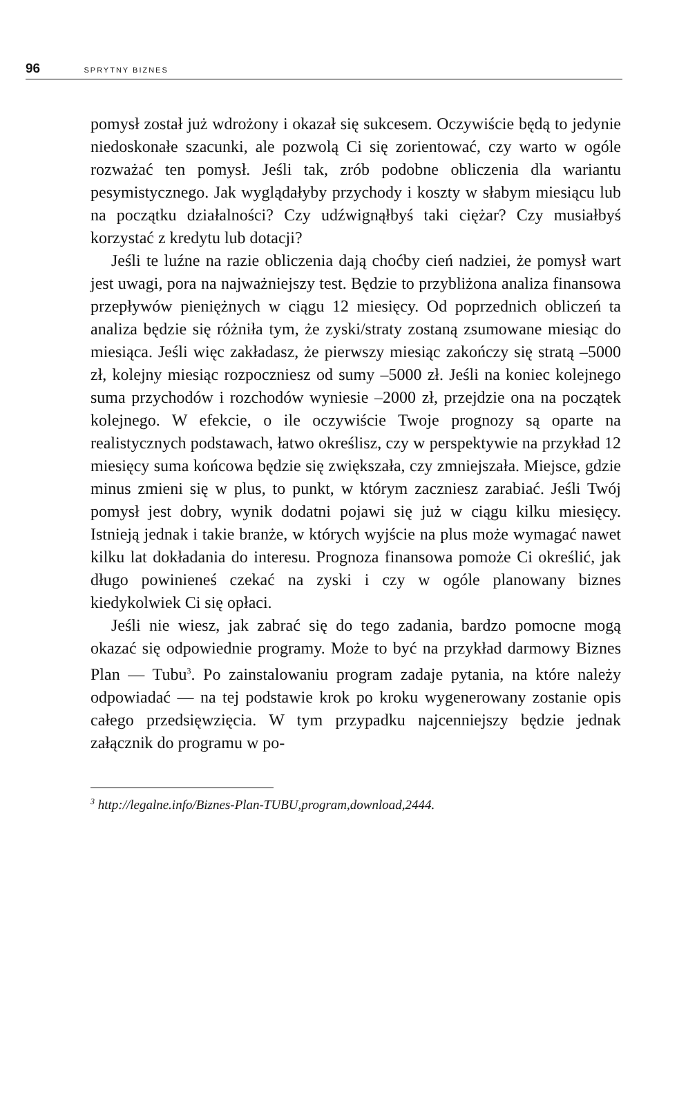96 SPRYTNY BIZNES
pomysł został już wdrożony i okazał się sukcesem. Oczywiście będą to jedynie niedoskonałe szacunki, ale pozwolą Ci się zorientować, czy warto w ogóle rozważać ten pomysł. Jeśli tak, zrób podobne obliczenia dla wariantu pesymistycznego. Jak wyglądałyby przychody i koszty w słabym miesiącu lub na początku działalności? Czy udźwignąłbyś taki ciężar? Czy musiałbyś korzystać z kredytu lub dotacji?
Jeśli te luźne na razie obliczenia dają choćby cień nadziei, że pomysł wart jest uwagi, pora na najważniejszy test. Będzie to przybliżona analiza finansowa przepływów pieniężnych w ciągu 12 miesięcy. Od poprzednich obliczeń ta analiza będzie się różniła tym, że zyski/straty zostaną zsumowane miesiąc do miesiąca. Jeśli więc zakładasz, że pierwszy miesiąc zakończy się stratą –5000 zł, kolejny miesiąc rozpoczniesz od sumy –5000 zł. Jeśli na koniec kolejnego suma przychodów i rozchodów wyniesie –2000 zł, przejdzie ona na początek kolejnego. W efekcie, o ile oczywiście Twoje prognozy są oparte na realistycznych podstawach, łatwo określisz, czy w perspektywie na przykład 12 miesięcy suma końcowa będzie się zwiększała, czy zmniejszała. Miejsce, gdzie minus zmieni się w plus, to punkt, w którym zaczniesz zarabiać. Jeśli Twój pomysł jest dobry, wynik dodatni pojawi się już w ciągu kilku miesięcy. Istnieją jednak i takie branże, w których wyjście na plus może wymagać nawet kilku lat dokładania do interesu. Prognoza finansowa pomoże Ci określić, jak długo powinieneś czekać na zyski i czy w ogóle planowany biznes kiedykolwiek Ci się opłaci.
Jeśli nie wiesz, jak zabrać się do tego zadania, bardzo pomocne mogą okazać się odpowiednie programy. Może to być na przykład darmowy Biznes Plan — Tubu<sup>3</sup>. Po zainstalowaniu program zadaje pytania, na które należy odpowiadać — na tej podstawie krok po kroku wygenerowany zostanie opis całego przedsięwzięcia. W tym przypadku najcenniejszy będzie jednak załącznik do programu w po-
<sup>3</sup> http://legalne.info/Biznes-Plan-TUBU,program,download,2444.